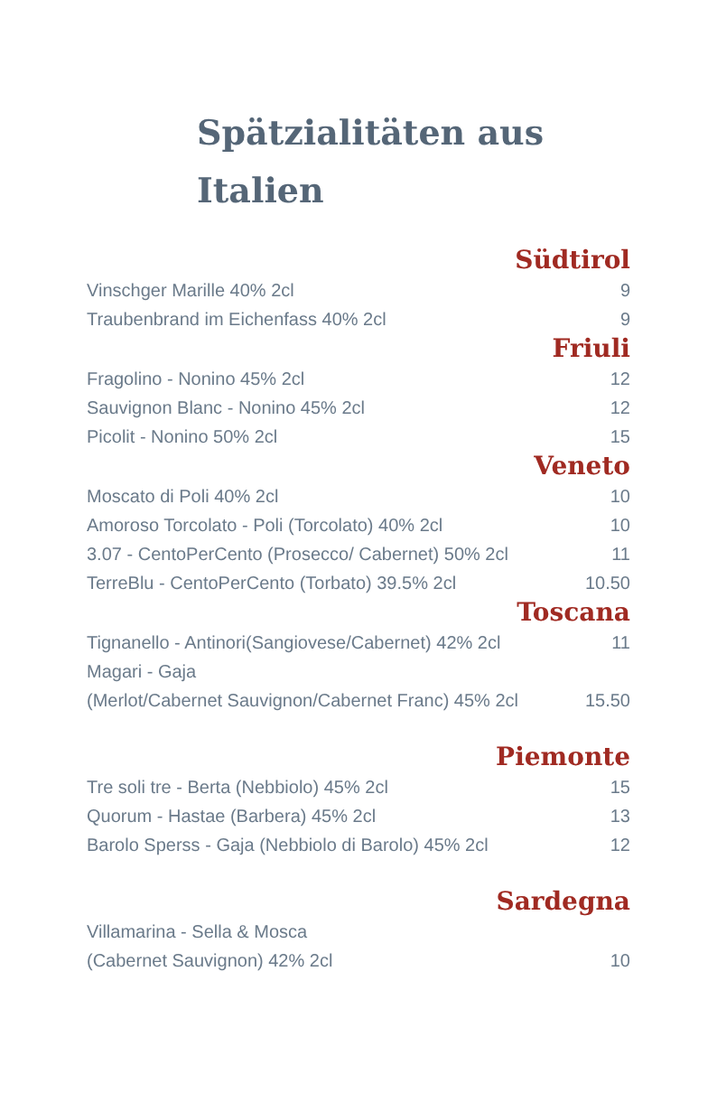Spätzialitäten aus
Italien
Südtirol
| Vinschger Marille 40% 2cl | 9 |
| Traubenbrand im Eichenfass 40% 2cl | 9 |
Friuli
| Fragolino - Nonino 45% 2cl | 12 |
| Sauvignon Blanc - Nonino 45% 2cl | 12 |
| Picolit - Nonino 50% 2cl | 15 |
Veneto
| Moscato di Poli 40% 2cl | 10 |
| Amoroso Torcolato - Poli (Torcolato) 40% 2cl | 10 |
| 3.07 - CentoPerCento (Prosecco/ Cabernet) 50% 2cl | 11 |
| TerreBlu - CentoPerCento (Torbato) 39.5% 2cl | 10.50 |
Toscana
| Tignanello - Antinori(Sangiovese/Cabernet) 42% 2cl | 11 |
| Magari - Gaja | |
| (Merlot/Cabernet Sauvignon/Cabernet Franc) 45% 2cl | 15.50 |
Piemonte
| Tre soli tre - Berta (Nebbiolo) 45% 2cl | 15 |
| Quorum - Hastae (Barbera) 45% 2cl | 13 |
| Barolo Sperss - Gaja (Nebbiolo di Barolo) 45% 2cl | 12 |
Sardegna
| Villamarina - Sella & Mosca | |
| (Cabernet Sauvignon) 42% 2cl | 10 |